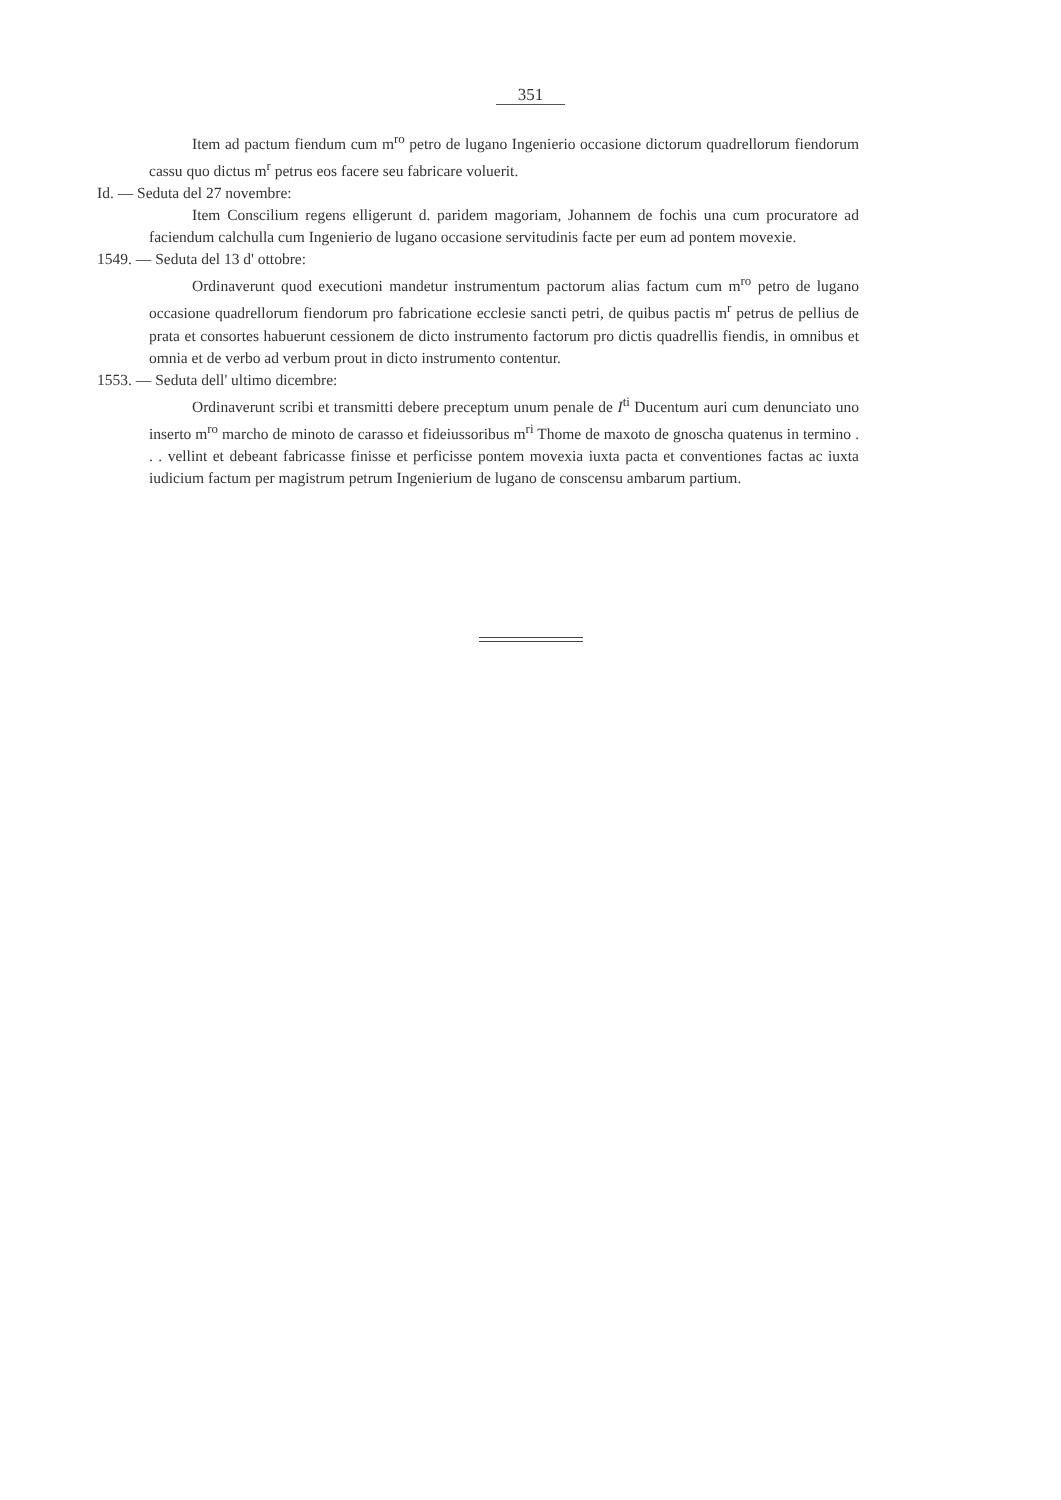351
Item ad pactum fiendum cum m<sup>ro</sup> petro de lugano Ingenierio occasione dictorum quadrellorum fiendorum cassu quo dictus m<sup>r</sup> petrus eos facere seu fabricare voluerit.
Id. — Seduta del 27 novembre:
Item Conscilium regens elligerunt d. paridem magoriam, Johannem de fochis una cum procuratore ad faciendum calchulla cum Ingenierio de lugano occasione servitudinis facte per eum ad pontem movexie.
1549. — Seduta del 13 d' ottobre:
Ordinaverunt quod executioni mandetur instrumentum pactorum alias factum cum m<sup>ro</sup> petro de lugano occasione quadrellorum fiendorum pro fabricatione ecclesie sancti petri, de quibus pactis m<sup>r</sup> petrus de pellius de prata et consortes habuerunt cessionem de dicto instrumento factorum pro dictis quadrellis fiendis, in omnibus et omnia et de verbo ad verbum prout in dicto instrumento contentur.
1553. — Seduta dell' ultimo dicembre:
Ordinaverunt scribi et transmitti debere preceptum unum penale de I<sup>ti</sup> Ducentum auri cum denunciato uno inserto m<sup>ro</sup> marcho de minoto de carasso et fideiussoribus m<sup>ri</sup> Thome de maxoto de gnoscha quatenus in termino . . . vellint et debeant fabricasse finisse et perficisse pontem movexia iuxta pacta et conventiones factas ac iuxta iudicium factum per magistrum petrum Ingenierium de lugano de conscensu ambarum partium.